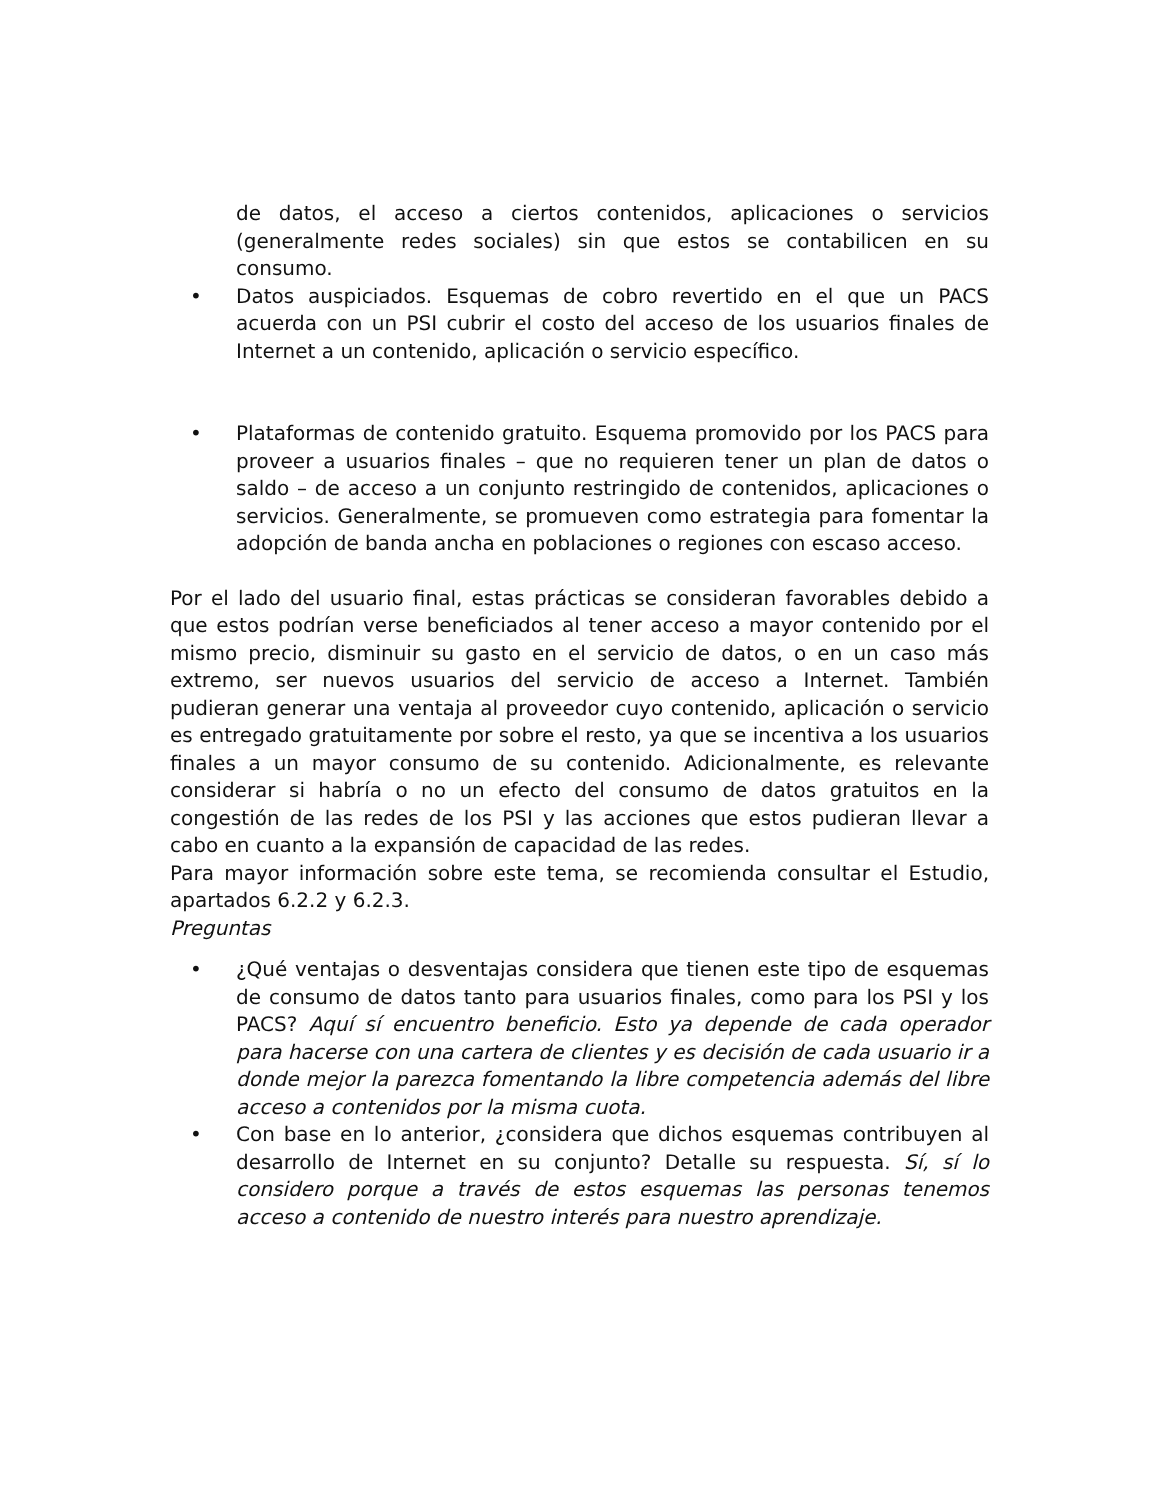de datos, el acceso a ciertos contenidos, aplicaciones o servicios (generalmente redes sociales) sin que estos se contabilicen en su consumo.
• Datos auspiciados. Esquemas de cobro revertido en el que un PACS acuerda con un PSI cubrir el costo del acceso de los usuarios finales de Internet a un contenido, aplicación o servicio específico.
• Plataformas de contenido gratuito. Esquema promovido por los PACS para proveer a usuarios finales – que no requieren tener un plan de datos o saldo – de acceso a un conjunto restringido de contenidos, aplicaciones o servicios. Generalmente, se promueven como estrategia para fomentar la adopción de banda ancha en poblaciones o regiones con escaso acceso.
Por el lado del usuario final, estas prácticas se consideran favorables debido a que estos podrían verse beneficiados al tener acceso a mayor contenido por el mismo precio, disminuir su gasto en el servicio de datos, o en un caso más extremo, ser nuevos usuarios del servicio de acceso a Internet. También pudieran generar una ventaja al proveedor cuyo contenido, aplicación o servicio es entregado gratuitamente por sobre el resto, ya que se incentiva a los usuarios finales a un mayor consumo de su contenido. Adicionalmente, es relevante considerar si habría o no un efecto del consumo de datos gratuitos en la congestión de las redes de los PSI y las acciones que estos pudieran llevar a cabo en cuanto a la expansión de capacidad de las redes.
Para mayor información sobre este tema, se recomienda consultar el Estudio, apartados 6.2.2 y 6.2.3.
Preguntas
• ¿Qué ventajas o desventajas considera que tienen este tipo de esquemas de consumo de datos tanto para usuarios finales, como para los PSI y los PACS? Aquí sí encuentro beneficio. Esto ya depende de cada operador para hacerse con una cartera de clientes y es decisión de cada usuario ir a donde mejor la parezca fomentando la libre competencia además del libre acceso a contenidos por la misma cuota.
• Con base en lo anterior, ¿considera que dichos esquemas contribuyen al desarrollo de Internet en su conjunto? Detalle su respuesta. Sí, sí lo considero porque a través de estos esquemas las personas tenemos acceso a contenido de nuestro interés para nuestro aprendizaje.